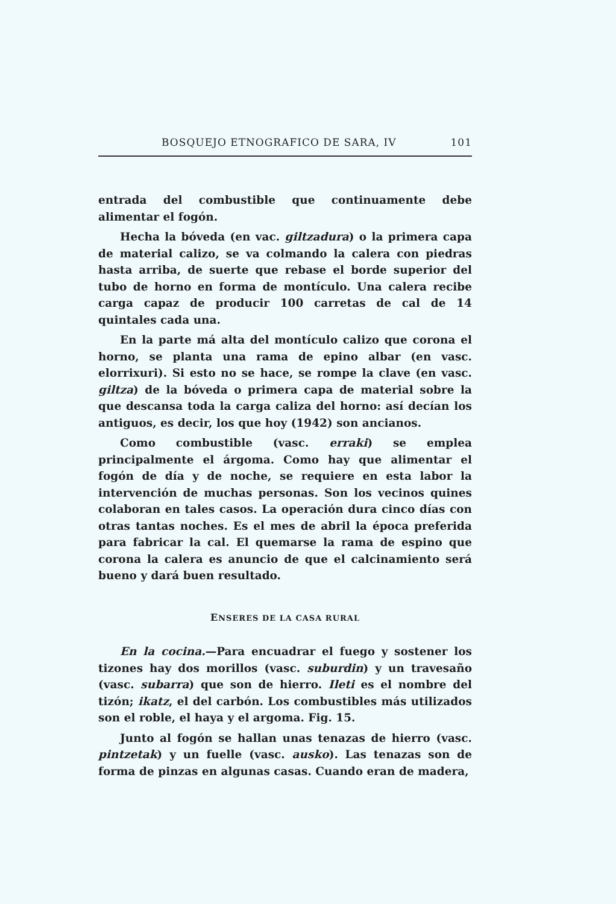BOSQUEJO ETNOGRAFICO DE SARA, IV 101
entrada del combustible que continuamente debe alimentar el fogón.
Hecha la bóveda (en vac. giltzadura) o la primera capa de material calizo, se va colmando la calera con piedras hasta arriba, de suerte que rebase el borde superior del tubo de horno en forma de montículo. Una calera recibe carga capaz de producir 100 carretas de cal de 14 quintales cada una.
En la parte má alta del montículo calizo que corona el horno, se planta una rama de epino albar (en vasc. elorrixuri). Si esto no se hace, se rompe la clave (en vasc. giltza) de la bóveda o primera capa de material sobre la que descansa toda la carga caliza del horno: así decían los antiguos, es decir, los que hoy (1942) son ancianos.
Como combustible (vasc. erraki) se emplea principalmente el árgoma. Como hay que alimentar el fogón de día y de noche, se requiere en esta labor la intervención de muchas personas. Son los vecinos quines colaboran en tales casos. La operación dura cinco días con otras tantas noches. Es el mes de abril la época preferida para fabricar la cal. El quemarse la rama de espino que corona la calera es anuncio de que el calcinamiento será bueno y dará buen resultado.
ENSERES DE LA CASA RURAL
En la cocina.—Para encuadrar el fuego y sostener los tizones hay dos morillos (vasc. suburdin) y un travesaño (vasc. subarra) que son de hierro. Ileti es el nombre del tizón; ikatz, el del carbón. Los combustibles más utilizados son el roble, el haya y el argoma. Fig. 15.
Junto al fogón se hallan unas tenazas de hierro (vasc. pintzetak) y un fuelle (vasc. ausko). Las tenazas son de forma de pinzas en algunas casas. Cuando eran de madera,